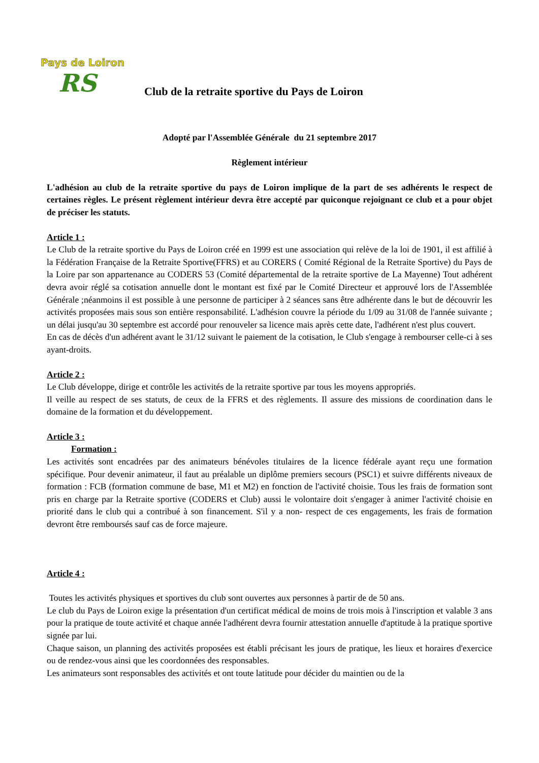Pays de Loiron
RS
Club de la retraite sportive du Pays de Loiron
Adopté par l'Assemblée Générale du 21 septembre 2017
Règlement intérieur
L'adhésion au club de la retraite sportive du pays de Loiron implique de la part de ses adhérents le respect de certaines règles. Le présent règlement intérieur devra être accepté par quiconque rejoignant ce club et a pour objet de préciser les statuts.
Article 1 :
Le Club de la retraite sportive du Pays de Loiron créé en 1999 est une association qui relève de la loi de 1901, il est affilié à la Fédération Française de la Retraite Sportive(FFRS) et au CORERS ( Comité Régional de la Retraite Sportive) du Pays de la Loire par son appartenance au CODERS 53 (Comité départemental de la retraite sportive de La Mayenne) Tout adhérent devra avoir réglé sa cotisation annuelle dont le montant est fixé par le Comité Directeur et approuvé lors de l'Assemblée Générale ;néanmoins il est possible à une personne de participer à 2 séances sans être adhérente dans le but de découvrir les activités proposées mais sous son entière responsabilité. L'adhésion couvre la période du 1/09 au 31/08 de l'année suivante ; un délai jusqu'au 30 septembre est accordé pour renouveler sa licence mais après cette date, l'adhérent n'est plus couvert.
En cas de décès d'un adhérent avant le 31/12 suivant le paiement de la cotisation, le Club s'engage à rembourser celle-ci à ses ayant-droits.
Article 2 :
Le Club développe, dirige et contrôle les activités de la retraite sportive par tous les moyens appropriés.
Il veille au respect de ses statuts, de ceux de la FFRS et des règlements. Il assure des missions de coordination dans le domaine de la formation et du développement.
Article 3 :
Formation :
Les activités sont encadrées par des animateurs bénévoles titulaires de la licence fédérale ayant reçu une formation spécifique. Pour devenir animateur, il faut au préalable un diplôme premiers secours (PSC1) et suivre différents niveaux de formation : FCB (formation commune de base, M1 et M2) en fonction de l'activité choisie. Tous les frais de formation sont pris en charge par la Retraite sportive (CODERS et Club) aussi le volontaire doit s'engager à animer l'activité choisie en priorité dans le club qui a contribué à son financement. S'il y a non- respect de ces engagements, les frais de formation devront être remboursés sauf cas de force majeure.
Article 4 :
Toutes les activités physiques et sportives du club sont ouvertes aux personnes à partir de de 50 ans.
Le club du Pays de Loiron exige la présentation d'un certificat médical de moins de trois mois à l'inscription et valable 3 ans pour la pratique de toute activité et chaque année l'adhérent devra fournir attestation annuelle d'aptitude à la pratique sportive signée par lui.
Chaque saison, un planning des activités proposées est établi précisant les jours de pratique, les lieux et horaires d'exercice ou de rendez-vous ainsi que les coordonnées des responsables.
Les animateurs sont responsables des activités et ont toute latitude pour décider du maintien ou de la